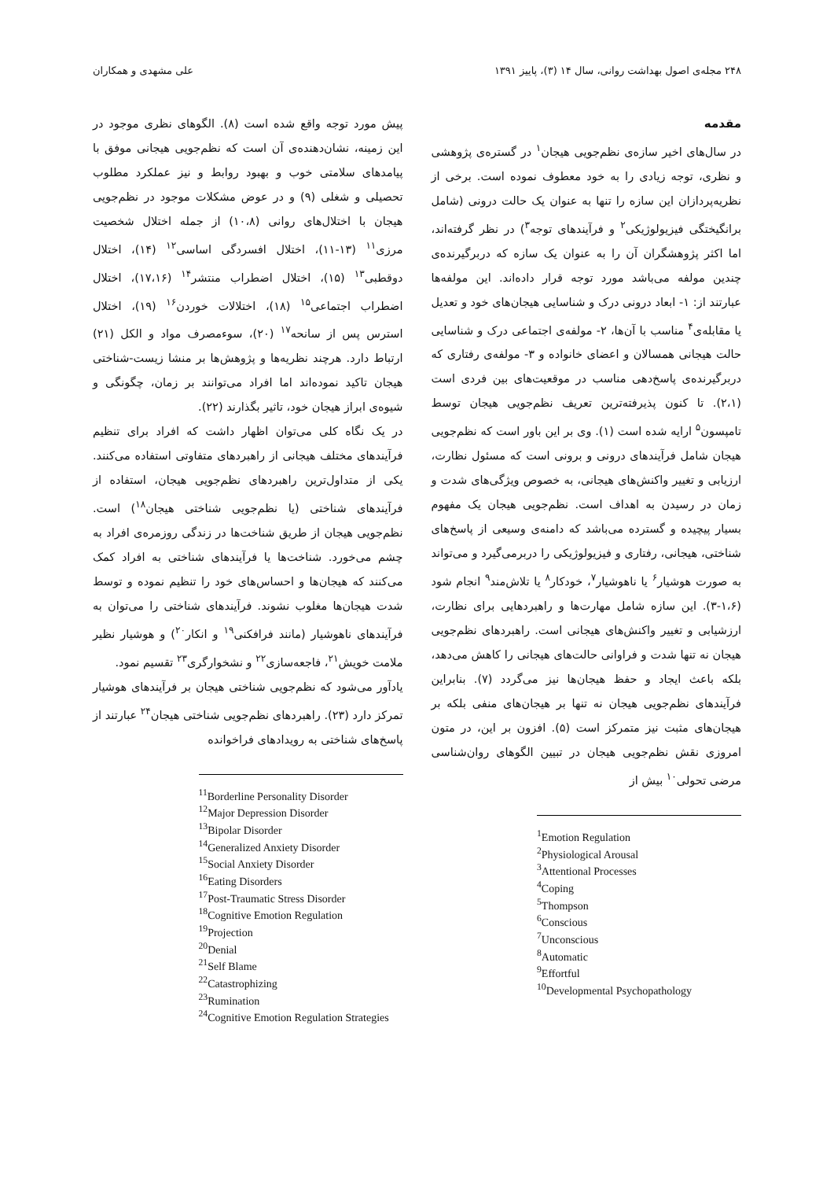۲۴۸ مجله‌ی اصول بهداشت روانی، سال ۱۴ (۳)، پاییز ۱۳۹۱ علی مشهدی و همکاران
مقدمه
در سال‌های اخیر سازه‌ی نظم‌جویی هیجان<sup>۱</sup> در گستره‌ی پژوهشی و نظری، توجه زیادی را به خود معطوف نموده است. برخی از نظریه‌پردازان این سازه را تنها به عنوان یک حالت درونی (شامل برانگیختگی فیزیولوژیکی<sup>۲</sup> و فرآیندهای توجه<sup>۳</sup>) در نظر گرفته‌اند، اما اکثر پژوهشگران آن را به عنوان یک سازه که دربرگیرنده‌ی چندین مولفه می‌باشد مورد توجه قرار داده‌اند. این مولفه‌ها عبارتند از: ۱- ابعاد درونی درک و شناسایی هیجان‌های خود و تعدیل یا مقابله‌ی<sup>۴</sup> مناسب با آن‌ها، ۲- مولفه‌ی اجتماعی درک و شناسایی حالت هیجانی همسالان و اعضای خانواده و ۳- مولفه‌ی رفتاری که دربرگیرنده‌ی پاسخ‌دهی مناسب در موقعیت‌های بین فردی است (۲،۱). تا کنون پذیرفته‌ترین تعریف نظم‌جویی هیجان توسط تامپسون<sup>۵</sup> ارایه شده است (۱). وی بر این باور است که نظم‌جویی هیجان شامل فرآیندهای درونی و برونی است که مسئول نظارت، ارزیابی و تغییر واکنش‌های هیجانی، به خصوص ویژگی‌های شدت و زمان در رسیدن به اهداف است. نظم‌جویی هیجان یک مفهوم بسیار پیچیده و گسترده می‌باشد که دامنه‌ی وسیعی از پاسخ‌های شناختی، هیجانی، رفتاری و فیزیولوژیکی را دربرمی‌گیرد و می‌تواند به صورت هوشیار<sup>۶</sup> یا ناهوشیار<sup>۷</sup>، خودکار<sup>۸</sup> یا تلاش‌مند<sup>۹</sup> انجام شود (۱،۶-۳). این سازه شامل مهارت‌ها و راهبردهایی برای نظارت، ارزشیابی و تغییر واکنش‌های هیجانی است. راهبردهای نظم‌جویی هیجان نه تنها شدت و فراوانی حالت‌های هیجانی را کاهش می‌دهد، بلکه باعث ایجاد و حفظ هیجان‌ها نیز می‌گردد (۷). بنابراین فرآیندهای نظم‌جویی هیجان نه تنها بر هیجان‌های منفی بلکه بر هیجان‌های مثبت نیز متمرکز است (۵). افزون بر این، در متون امروزی نقش نظم‌جویی هیجان در تبیین الگوهای روان‌شناسی مرضی تحولی<sup>۱۰</sup> بیش از
<sup>1</sup> Emotion Regulation
<sup>2</sup> Physiological Arousal
<sup>3</sup> Attentional Processes
<sup>4</sup> Coping
<sup>5</sup> Thompson
<sup>6</sup> Conscious
<sup>7</sup> Unconscious
<sup>8</sup> Automatic
<sup>9</sup> Effortful
<sup>10</sup> Developmental Psychopathology
پیش مورد توجه واقع شده است (۸). الگوهای نظری موجود در این زمینه، نشان‌دهنده‌ی آن است که نظم‌جویی هیجانی موفق با پیامدهای سلامتی خوب و بهبود روابط و نیز عملکرد مطلوب تحصیلی و شغلی (۹) و در عوض مشکلات موجود در نظم‌جویی هیجان با اختلال‌های روانی (۱۰،۸) از جمله اختلال شخصیت مرزی<sup>۱۱</sup> (۱۳-۱۱)، اختلال افسردگی اساسی<sup>۱۲</sup> (۱۴)، اختلال دوقطبی<sup>۱۳</sup> (۱۵)، اختلال اضطراب منتشر<sup>۱۴</sup> (۱۷،۱۶)، اختلال اضطراب اجتماعی<sup>۱۵</sup> (۱۸)، اختلالات خوردن<sup>۱۶</sup> (۱۹)، اختلال استرس پس از سانحه<sup>۱۷</sup> (۲۰)، سوءمصرف مواد و الکل (۲۱) ارتباط دارد. هرچند نظریه‌ها و پژوهش‌ها بر منشا زیست-شناختی هیجان تاکید نموده‌اند اما افراد می‌توانند بر زمان، چگونگی و شیوه‌ی ابراز هیجان خود، تاثیر بگذارند (۲۲).
در یک نگاه کلی می‌توان اظهار داشت که افراد برای تنظیم فرآیندهای مختلف هیجانی از راهبردهای متفاوتی استفاده می‌کنند. یکی از متداول‌ترین راهبردهای نظم‌جویی هیجان، استفاده از فرآیندهای شناختی (یا نظم‌جویی شناختی هیجان<sup>۱۸</sup>) است. نظم‌جویی هیجان از طریق شناخت‌ها در زندگی روزمره‌ی افراد به چشم می‌خورد. شناخت‌ها یا فرآیندهای شناختی به افراد کمک می‌کنند که هیجان‌ها و احساس‌های خود را تنظیم نموده و توسط شدت هیجان‌ها مغلوب نشوند. فرآیندهای شناختی را می‌توان به فرآیندهای ناهوشیار (مانند فرافکنی<sup>۱۹</sup> و انکار<sup>۲۰</sup>) و هوشیار نظیر ملامت خویش<sup>۲۱</sup>، فاجعه‌سازی<sup>۲۲</sup> و نشخوارگری<sup>۲۳</sup> تقسیم نمود.
یادآور می‌شود که نظم‌جویی شناختی هیجان بر فرآیندهای هوشیار تمرکز دارد (۲۳). راهبردهای نظم‌جویی شناختی هیجان<sup>۲۴</sup> عبارتند از پاسخ‌های شناختی به رویدادهای فراخوانده
<sup>11</sup> Borderline Personality Disorder
<sup>12</sup> Major Depression Disorder
<sup>13</sup> Bipolar Disorder
<sup>14</sup> Generalized Anxiety Disorder
<sup>15</sup> Social Anxiety Disorder
<sup>16</sup> Eating Disorders
<sup>17</sup> Post-Traumatic Stress Disorder
<sup>18</sup> Cognitive Emotion Regulation
<sup>19</sup> Projection
<sup>20</sup> Denial
<sup>21</sup> Self Blame
<sup>22</sup> Catastrophizing
<sup>23</sup> Rumination
<sup>24</sup> Cognitive Emotion Regulation Strategies